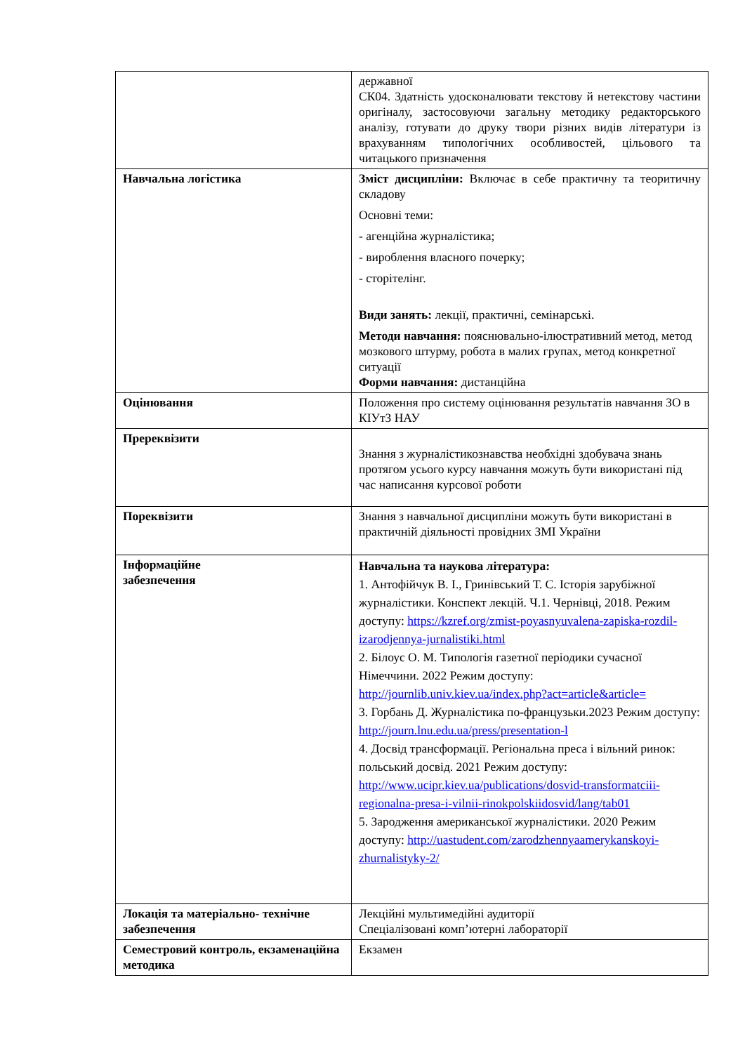| | державної СК04. Здатність удосконалювати текстову й нетекстову частини оригіналу, застосовуючи загальну методику редакторського аналізу, готувати до друку твори різних видів літератури із врахуванням типологічних особливостей, цільового та читацького призначення |
| Навчальна логістика | Зміст дисципліни: Включає в себе практичну та теоритичну складову Основні теми: - агенційна журналістика; - вироблення власного почерку; - сторітелінг. Види занять: лекції, практичні, семінарські. Методи навчання: пояснювально-ілюстративний метод, метод мозкового штурму, робота в малих групах, метод конкретної ситуації Форми навчання: дистанційна |
| Оцінювання | Положення про систему оцінювання результатів навчання ЗО в КІУтЗ НАУ |
| Пререквізити | Знання з журналістикознавства необхідні здобувача знань протягом усього курсу навчання можуть бути використані під час написання курсової роботи |
| Пореквізити | Знання з навчальної дисципліни можуть бути використані в практичній діяльності провідних ЗМІ України |
| Інформаційне забезпечення | Навчальна та наукова література: 1. Антофійчук В. І., Гринівський Т. С. Історія зарубіжної журналістики. Конспект лекцій. Ч.1. Чернівці, 2018. Режим доступу: https://kzref.org/zmist-poyasnyuvalena-zapiska-rozdil-izarodjennya-jurnalistiki.html 2. Білоус О. М. Типологія газетної періодики сучасної Німеччини. 2022 Режим доступу: http://journlib.univ.kiev.ua/index.php?act=article&article= 3. Горбань Д. Журналістика по-французьки.2023 Режим доступу: http://journ.lnu.edu.ua/press/presentation-l 4. Досвід трансформації. Регіональна преса і вільний ринок: польський досвід. 2021 Режим доступу: http://www.ucipr.kiev.ua/publications/dosvid-transformatciii-regionalna-presa-i-vilnii-rinokpolskiidosvid/lang/tab01 5. Зародження американської журналістики. 2020 Режим доступу: http://uastudent.com/zarodzhennyaamerykanskoyi-zhurnalistyky-2/ |
| Локація та матеріально- технічне забезпечення | Лекційні мультимедійні аудиторії Спеціалізовані комп’ютерні лабораторії |
| Семестровий контроль, екзаменаційна методика | Екзамен |